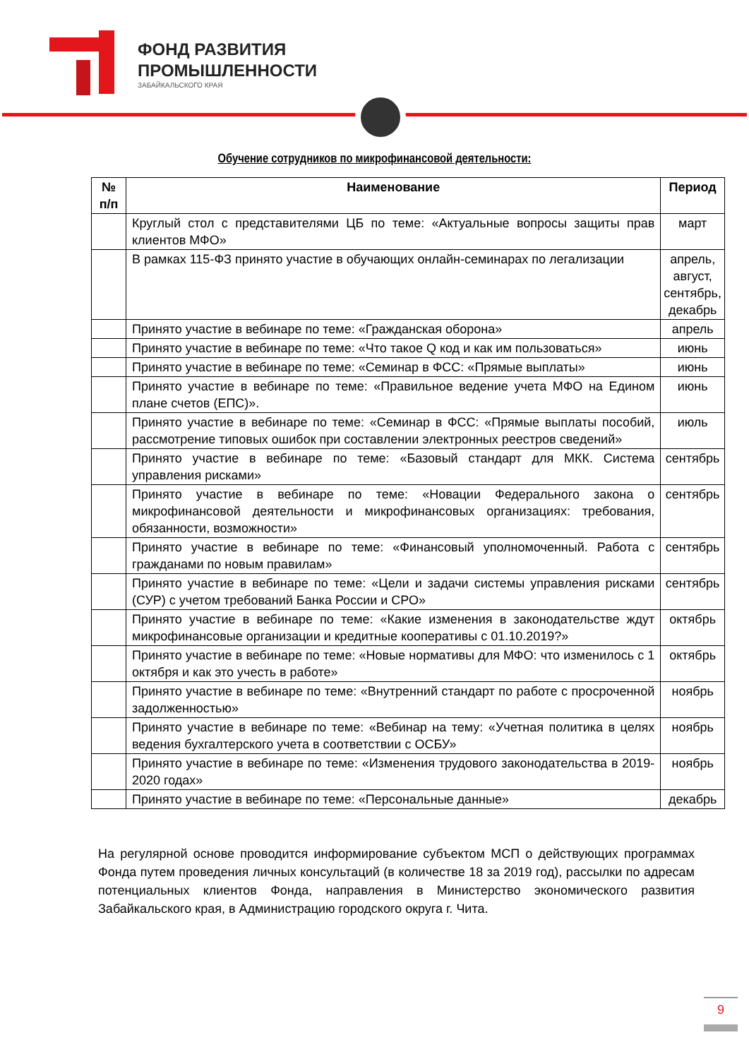ФОНД РАЗВИТИЯ
ПРОМЫШЛЕННОСТИ
ЗАБАЙКАЛЬСКОГО КРАЯ
Обучение сотрудников по микрофинансовой деятельности:
| № п/п | Наименование | Период |
| --- | --- | --- |
| | Круглый стол с представителями ЦБ по теме: «Актуальные вопросы защиты прав клиентов МФО» | март |
| | В рамках 115-ФЗ принято участие в обучающих онлайн-семинарах по легализации | апрель, август, сентябрь, декабрь |
| | Принято участие в вебинаре по теме: «Гражданская оборона» | апрель |
| | Принято участие в вебинаре по теме: «Что такое Q код и как им пользоваться» | июнь |
| | Принято участие в вебинаре по теме: «Семинар в ФСС: «Прямые выплаты» | июнь |
| | Принято участие в вебинаре по теме: «Правильное ведение учета МФО на Едином плане счетов (ЕПС)». | июнь |
| | Принято участие в вебинаре по теме: «Семинар в ФСС: «Прямые выплаты пособий, рассмотрение типовых ошибок при составлении электронных реестров сведений» | июль |
| | Принято участие в вебинаре по теме: «Базовый стандарт для МКК. Система управления рисками» | сентябрь |
| | Принято участие в вебинаре по теме: «Новации Федерального закона о микрофинансовой деятельности и микрофинансовых организациях: требования, обязанности, возможности» | сентябрь |
| | Принято участие в вебинаре по теме: «Финансовый уполномоченный. Работа с гражданами по новым правилам» | сентябрь |
| | Принято участие в вебинаре по теме: «Цели и задачи системы управления рисками (СУР) с учетом требований Банка России и СРО» | сентябрь |
| | Принято участие в вебинаре по теме: «Какие изменения в законодательстве ждут микрофинансовые организации и кредитные кооперативы с 01.10.2019?» | октябрь |
| | Принято участие в вебинаре по теме: «Новые нормативы для МФО: что изменилось с 1 октября и как это учесть в работе» | октябрь |
| | Принято участие в вебинаре по теме: «Внутренний стандарт по работе с просроченной задолженностью» | ноябрь |
| | Принято участие в вебинаре по теме: «Вебинар на тему: «Учетная политика в целях ведения бухгалтерского учета в соответствии с ОСБУ» | ноябрь |
| | Принято участие в вебинаре по теме: «Изменения трудового законодательства в 2019-2020 годах» | ноябрь |
| | Принято участие в вебинаре по теме: «Персональные данные» | декабрь |
На регулярной основе проводится информирование субъектом МСП о действующих программах Фонда путем проведения личных консультаций (в количестве 18 за 2019 год), рассылки по адресам потенциальных клиентов Фонда, направления в Министерство экономического развития Забайкальского края, в Администрацию городского округа г. Чита.
9